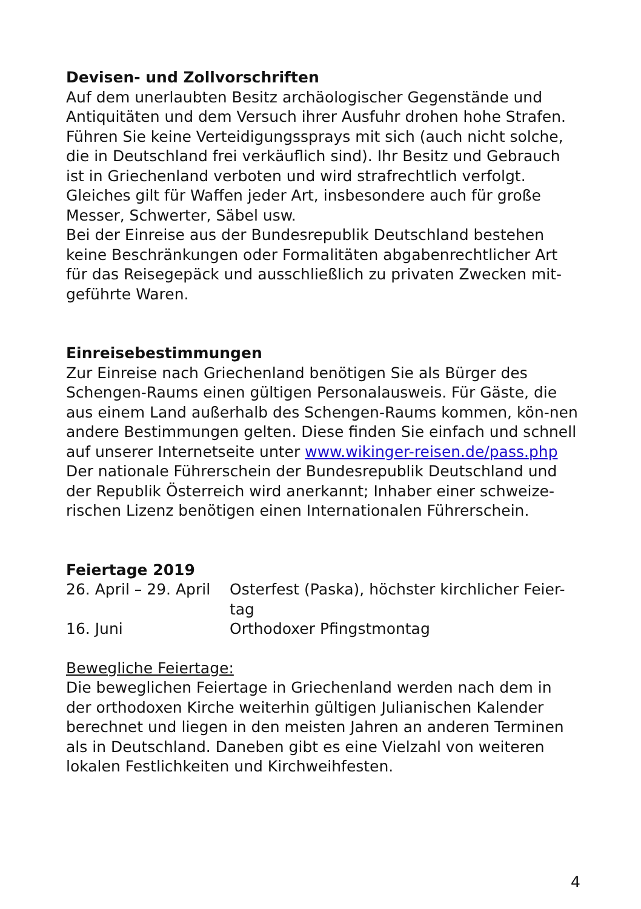Devisen- und Zollvorschriften
Auf dem unerlaubten Besitz archäologischer Gegenstände und Antiquitäten und dem Versuch ihrer Ausfuhr drohen hohe Strafen. Führen Sie keine Verteidigungssprays mit sich (auch nicht solche, die in Deutschland frei verkäuflich sind). Ihr Besitz und Gebrauch ist in Griechenland verboten und wird strafrechtlich verfolgt. Gleiches gilt für Waffen jeder Art, insbesondere auch für große Messer, Schwerter, Säbel usw.
Bei der Einreise aus der Bundesrepublik Deutschland bestehen keine Beschränkungen oder Formalitäten abgabenrechtlicher Art für das Reisegepäck und ausschließlich zu privaten Zwecken mit-geführte Waren.
Einreisebestimmungen
Zur Einreise nach Griechenland benötigen Sie als Bürger des Schengen-Raums einen gültigen Personalausweis. Für Gäste, die aus einem Land außerhalb des Schengen-Raums kommen, kön-nen andere Bestimmungen gelten. Diese finden Sie einfach und schnell auf unserer Internetseite unter www.wikinger-reisen.de/pass.php
Der nationale Führerschein der Bundesrepublik Deutschland und der Republik Österreich wird anerkannt; Inhaber einer schweize-rischen Lizenz benötigen einen Internationalen Führerschein.
Feiertage 2019
| 26. April – 29. April | Osterfest (Paska), höchster kirchlicher Feier-tag |
| 16. Juni | Orthodoxer Pfingstmontag |
Bewegliche Feiertage:
Die beweglichen Feiertage in Griechenland werden nach dem in der orthodoxen Kirche weiterhin gültigen Julianischen Kalender berechnet und liegen in den meisten Jahren an anderen Terminen als in Deutschland. Daneben gibt es eine Vielzahl von weiteren lokalen Festlichkeiten und Kirchweihfesten.
4